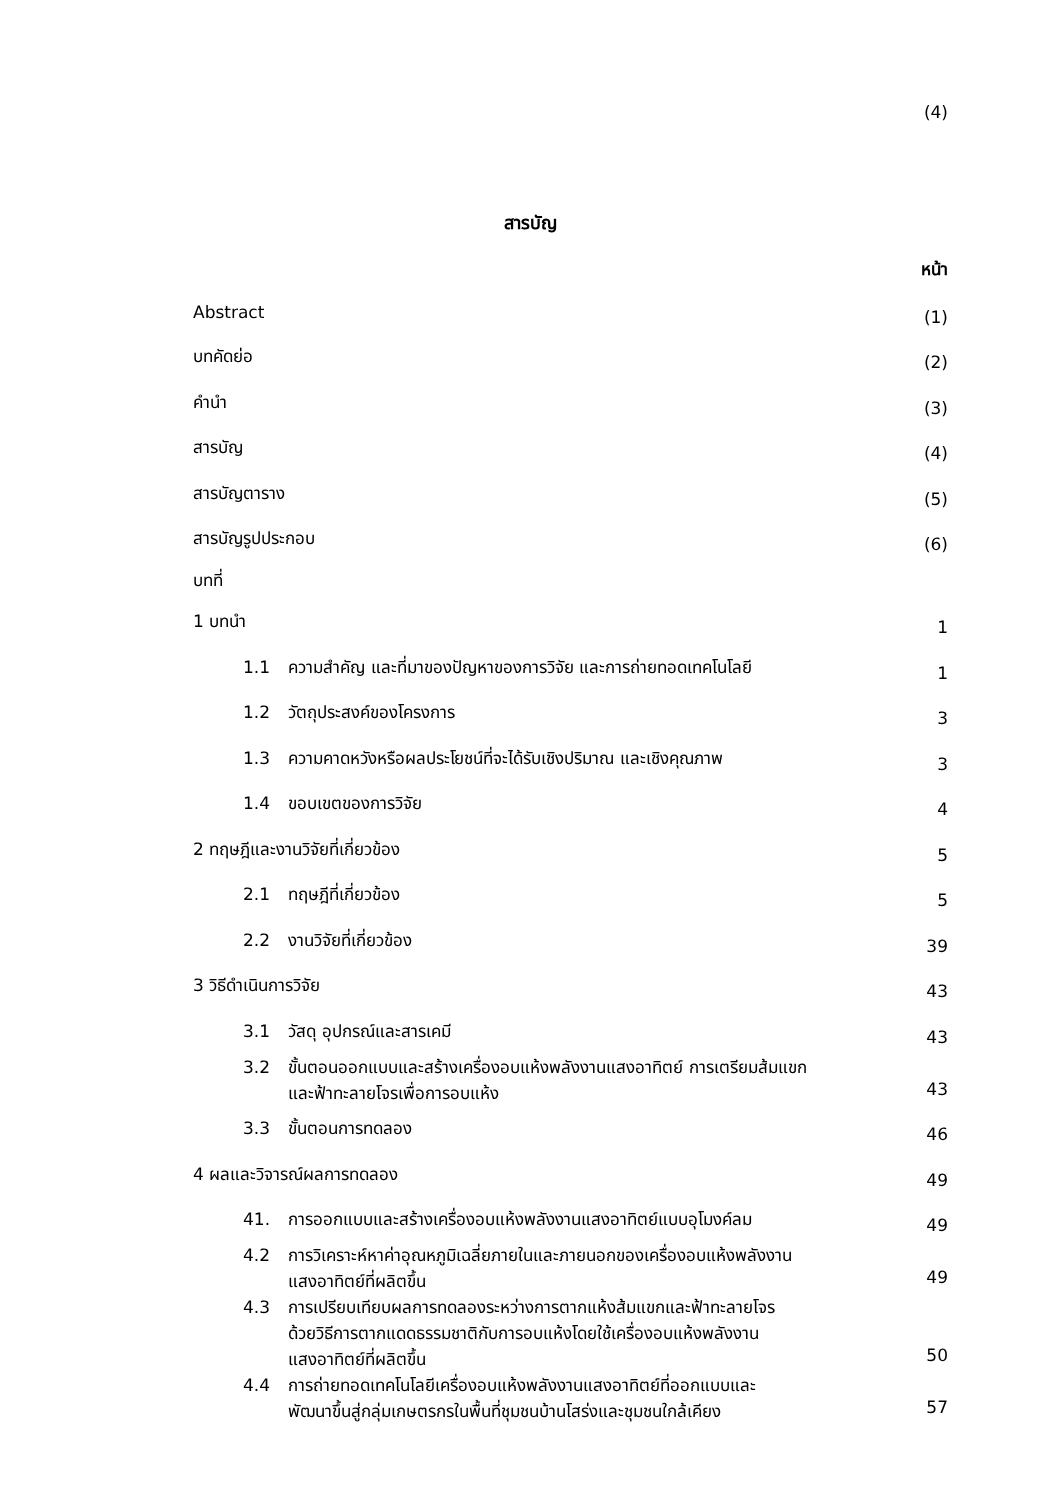(4)
สารบัญ
หน้า
| Abstract | (1) |
| บทคัดย่อ | (2) |
| คำนำ | (3) |
| สารบัญ | (4) |
| สารบัญตาราง | (5) |
| สารบัญรูปประกอบ | (6) |
| บทที่ | |
| 1 บทนำ | 1 |
| 1.1 ความสำคัญ และที่มาของปัญหาของการวิจัย และการถ่ายทอดเทคโนโลยี | 1 |
| 1.2 วัตถุประสงค์ของโครงการ | 3 |
| 1.3 ความคาดหวังหรือผลประโยชน์ที่จะได้รับเชิงปริมาณ และเชิงคุณภาพ | 3 |
| 1.4 ขอบเขตของการวิจัย | 4 |
| 2 ทฤษฎีและงานวิจัยที่เกี่ยวข้อง | 5 |
| 2.1 ทฤษฎีที่เกี่ยวข้อง | 5 |
| 2.2 งานวิจัยที่เกี่ยวข้อง | 39 |
| 3 วิธีดำเนินการวิจัย | 43 |
| 3.1 วัสดุ อุปกรณ์และสารเคมี | 43 |
| 3.2 ขั้นตอนออกแบบและสร้างเครื่องอบแห้งพลังงานแสงอาทิตย์ การเตรียมส้มแขก และฟ้าทะลายโจรเพื่อการอบแห้ง | 43 |
| 3.3 ขั้นตอนการทดลอง | 46 |
| 4 ผลและวิจารณ์ผลการทดลอง | 49 |
| 41. การออกแบบและสร้างเครื่องอบแห้งพลังงานแสงอาทิตย์แบบอุโมงค์ลม | 49 |
| 4.2 การวิเคราะห์หาค่าอุณหภูมิเฉลี่ยภายในและภายนอกของเครื่องอบแห้งพลังงาน แสงอาทิตย์ที่ผลิตขึ้น | 49 |
| 4.3 การเปรียบเทียบผลการทดลองระหว่างการตากแห้งส้มแขกและฟ้าทะลายโจร ด้วยวิธีการตากแดดธรรมชาติกับการอบแห้งโดยใช้เครื่องอบแห้งพลังงาน แสงอาทิตย์ที่ผลิตขึ้น | 50 |
| 4.4 การถ่ายทอดเทคโนโลยีเครื่องอบแห้งพลังงานแสงอาทิตย์ที่ออกแบบและ พัฒนาขึ้นสู่กลุ่มเกษตรกรในพื้นที่ชุมชนบ้านโสร่งและชุมชนใกล้เคียง | 57 |